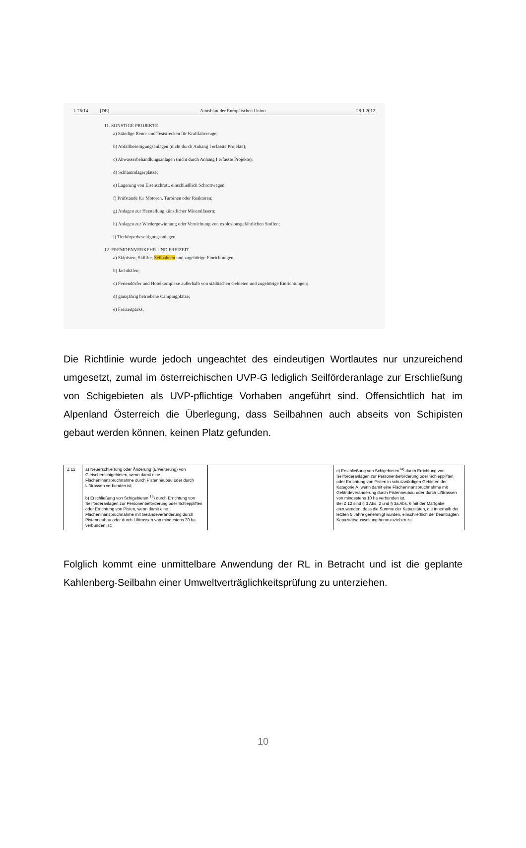L 26/14 [DE] Amtsblatt der Europäischen Union 28.1.2012
11. SONSTIGE PROJEKTE
a) Ständige Renn- und Teststrecken für Kraftfahrzeuge;
b) Abfallbeseitigungsanlagen (nicht durch Anhang I erfasste Projekte);
c) Abwasserbehandlungsanlagen (nicht durch Anhang I erfasste Projekte);
d) Schlammlagerplätze;
e) Lagerung von Eisenschrott, einschließlich Schrottwagen;
f) Prüfstände für Motoren, Turbinen oder Reaktoren;
g) Anlagen zur Herstellung künstlicher Mineralfasern;
h) Anlagen zur Wiedergewinnung oder Vernichtung von explosionsgefährlichen Stoffen;
i) Tierkörperbeseitigungsanlagen.
12. FREMDENVERKEHR UND FREIZEIT
a) Skipisten, Skilifte, Seilbahnen und zugehörige Einrichtungen;
b) Jachthäfen;
c) Feriendörfer und Hotelkomplexe außerhalb von städtischen Gebieten und zugehörige Einrichtungen;
d) ganzjährig betriebene Campingplätze;
e) Freizeitparks.
Die Richtlinie wurde jedoch ungeachtet des eindeutigen Wortlautes nur unzureichend umgesetzt, zumal im österreichischen UVP-G lediglich Seilförderanlage zur Erschließung von Schigebieten als UVP-pflichtige Vorhaben angeführt sind. Offensichtlich hat im Alpenland Österreich die Überlegung, dass Seilbahnen auch abseits von Schipisten gebaut werden können, keinen Platz gefunden.
| Z 12 | a) Neuerschließung oder Änderung (Erweiterung) von Gletscherschigebieten, wenn damit eine Flächeninanspruchnahme durch Pistenneubau oder durch Lifttrassen verbunden ist; b) Erschließung von Schigebieten <sup>1a</sup>) durch Errichtung von Seilförderanlagen zur Personenbeförderung oder Schleppliften oder Errichtung von Pisten, wenn damit eine Flächeninanspruchnahme mit Geländeveränderung durch Pistenneubau oder durch Lifttrassen von mindestens 20 ha verbunden ist; | | c) Erschließung von Schigebieten<sup>1a)</sup> durch Errichtung von Seilförderanlagen zur Personenbeförderung oder Schleppliften oder Errichtung von Pisten in schutzwürdigen Gebieten der Kategorie A, wenn damit eine Flächeninanspruchnahme mit Geländeveränderung durch Pistenneubau oder durch Lifttrassen von mindestens 10 ha verbunden ist. Bei Z 12 sind § 3 Abs. 2 und § 3a Abs. 6 mit der Maßgabe anzuwenden, dass die Summe der Kapazitäten, die innerhalb der letzten 5 Jahre genehmigt wurden, einschließlich der beantragten Kapazitätsausweitung heranzuziehen ist. |
Folglich kommt eine unmittelbare Anwendung der RL in Betracht und ist die geplante Kahlenberg-Seilbahn einer Umweltverträglichkeitsprüfung zu unterziehen.
10